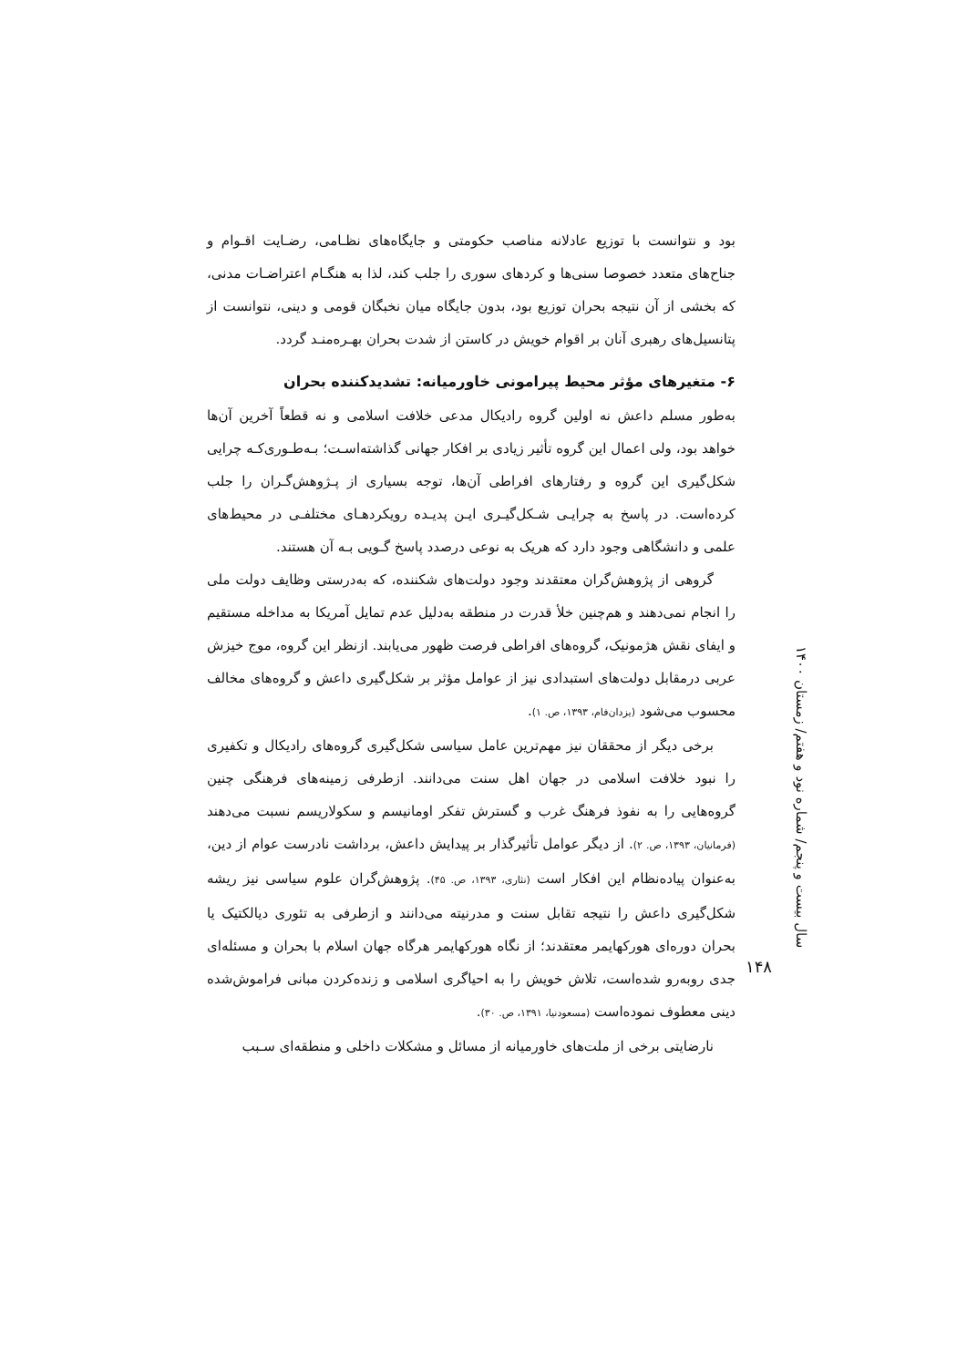بود و نتوانست با توزیع عادلانه مناصب حکومتی و جایگاه‌های نظـامی، رضـایت اقـوام و جناح‌های متعدد خصوصا سنی‌ها و کردهای سوری را جلب کند، لذا به هنگـام اعتراضـات مدنی، که بخشی از آن نتیجه بحران توزیع بود، بدون جایگاه میان نخبگان قومی و دینی، نتوانست از پتانسیل‌های رهبری آنان بر اقوام خویش در کاستن از شدت بحران بهـره‌منـد گردد.
۶- متغیرهای مؤثر محیط پیرامونی خاورمیانه: تشدیدکننده بحران
به‌طور مسلم داعش نه اولین گروه رادیکال مدعی خلافت اسلامی و نه قطعاً آخرین آن‌ها خواهد بود، ولی اعمال این گروه تأثیر زیادی بر افکار جهانی گذاشته‌اسـت؛ بـه‌طـوری‌کـه چرایی شکل‌گیری این گروه و رفتارهای افراطی آن‌ها، توجه بسیاری از پـژوهش‌گـران را جلب کرده‌است. در پاسخ به چرایـی شـکل‌گیـری ایـن پدیـده رویکردهـای مختلفـی در محیط‌های علمی و دانشگاهی وجود دارد که هریک به نوعی درصدد پاسخ گـویی بـه آن هستند.
گروهی از پژوهش‌گران معتقدند وجود دولت‌های شکننده، که به‌درستی وظایف دولت ملی را انجام نمی‌دهند و هم‌چنین خلأ قدرت در منطقه به‌دلیل عدم تمایل آمریکا به مداخله مستقیم و ایفای نقش هژمونیک، گروه‌های افراطی فرصت ظهور می‌یابند. ازنظر این گروه، موج خیزش عربی درمقابل دولت‌های استبدادی نیز از عوامل مؤثر بر شکل‌گیری داعش و گروه‌های مخالف محسوب می‌شود (یزدان‌فام، ۱۳۹۳، ص. ۱).
برخی دیگر از محققان نیز مهم‌ترین عامل سیاسی شکل‌گیری گروه‌های رادیکال و تکفیری را نبود خلافت اسلامی در جهان اهل سنت می‌دانند. ازطرفی زمینه‌های فرهنگی چنین گروه‌هایی را به نفوذ فرهنگ غرب و گسترش تفکر اومانیسم و سکولاریسم نسبت می‌دهند (فرمانیان، ۱۳۹۳، ص. ۲). از دیگر عوامل تأثیرگذار بر پیدایش داعش، برداشت نادرست عوام از دین، به‌عنوان پیاده‌نظام این افکار است (نثاری، ۱۳۹۳، ص. ۴۵). پژوهش‌گران علوم سیاسی نیز ریشه شکل‌گیری داعش را نتیجه تقابل سنت و مدرنیته می‌دانند و ازطرفی به تئوری دیالکتیک یا بحران دوره‌ای هورکهایمر معتقدند؛ از نگاه هورکهایمر هرگاه جهان اسلام با بحران و مسئله‌ای جدی روبه‌رو شده‌است، تلاش خویش را به احیاگری اسلامی و زنده‌کردن مبانی فراموش‌شده دینی معطوف نموده‌است (مسعودنیا، ۱۳۹۱، ص. ۳۰).
نارضایتی برخی از ملت‌های خاورمیانه از مسائل و مشکلات داخلی و منطقه‌ای سـبب
سال بیست و پنجم/ شماره نود و هفتم/ زمستان ۱۴۰۰
۱۴۸